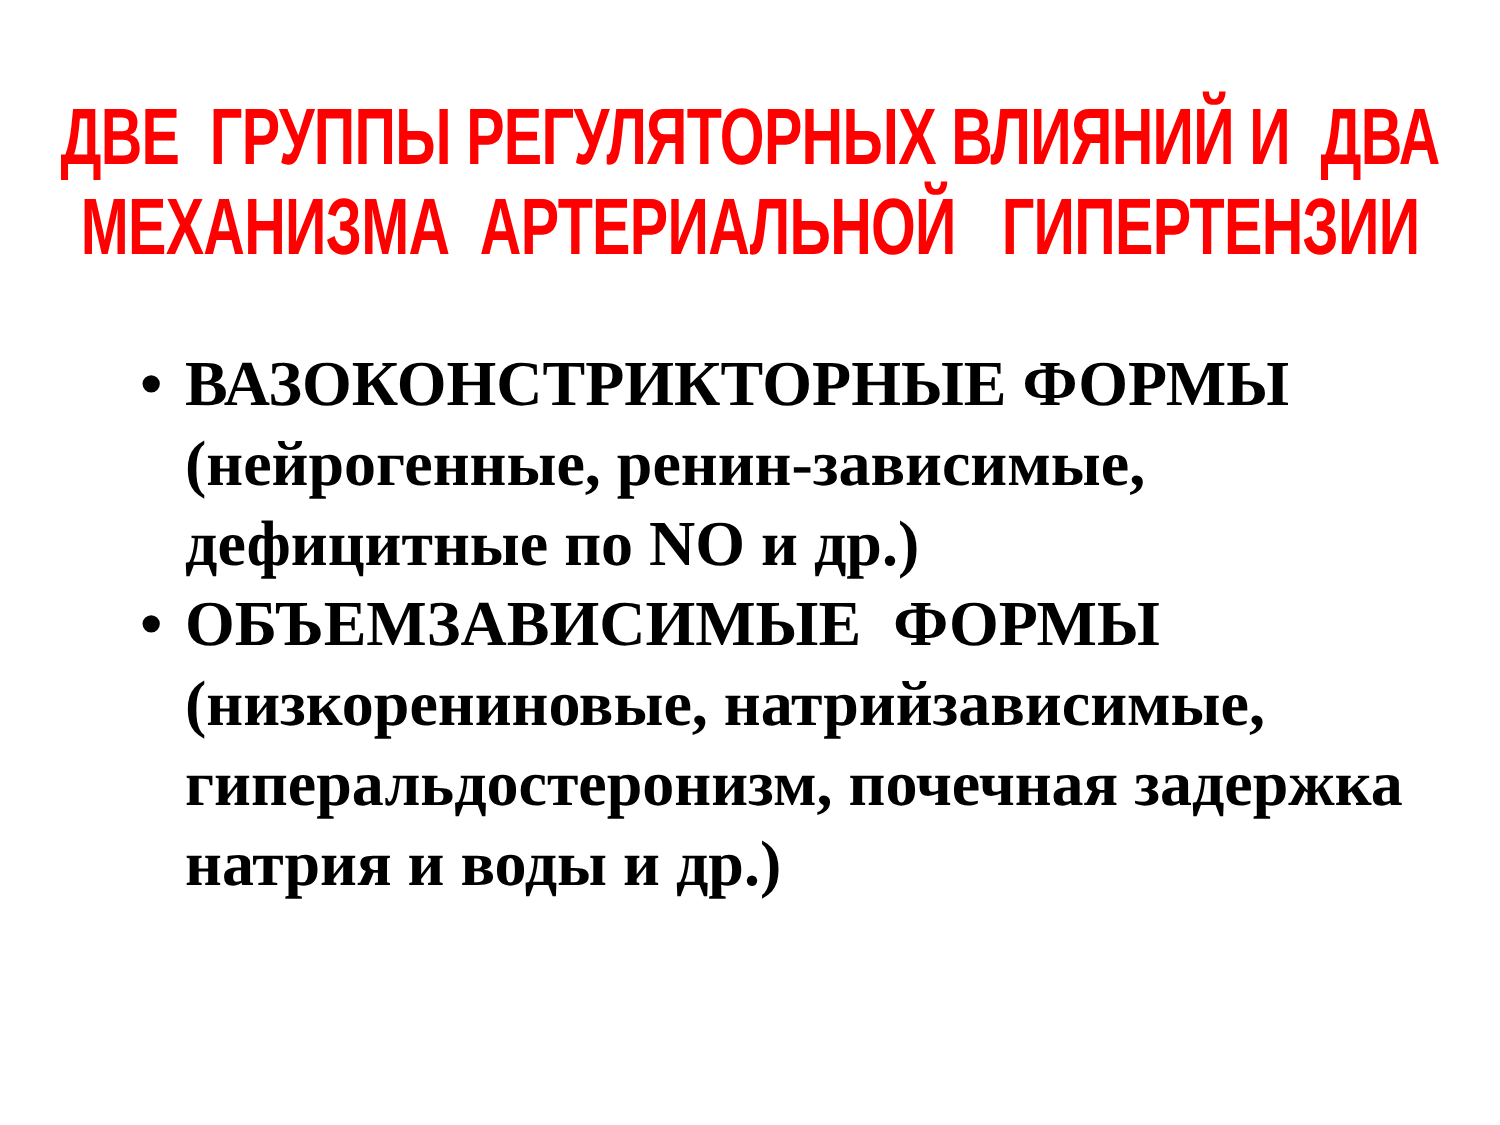ДВЕ ГРУППЫ РЕГУЛЯТОРНЫХ ВЛИЯНИЙ И ДВА
МЕХАНИЗМА АРТЕРИАЛЬНОЙ ГИПЕРТЕНЗИИ
• ВАЗОКОНСТРИКТОРНЫЕ ФОРМЫ (нейрогенные, ренин-зависимые, дефицитные по NO и др.)
• ОБЪЕМЗАВИСИМЫЕ ФОРМЫ (низкорениновые, натрийзависимые, гиперальдостеронизм, почечная задержка натрия и воды и др.)